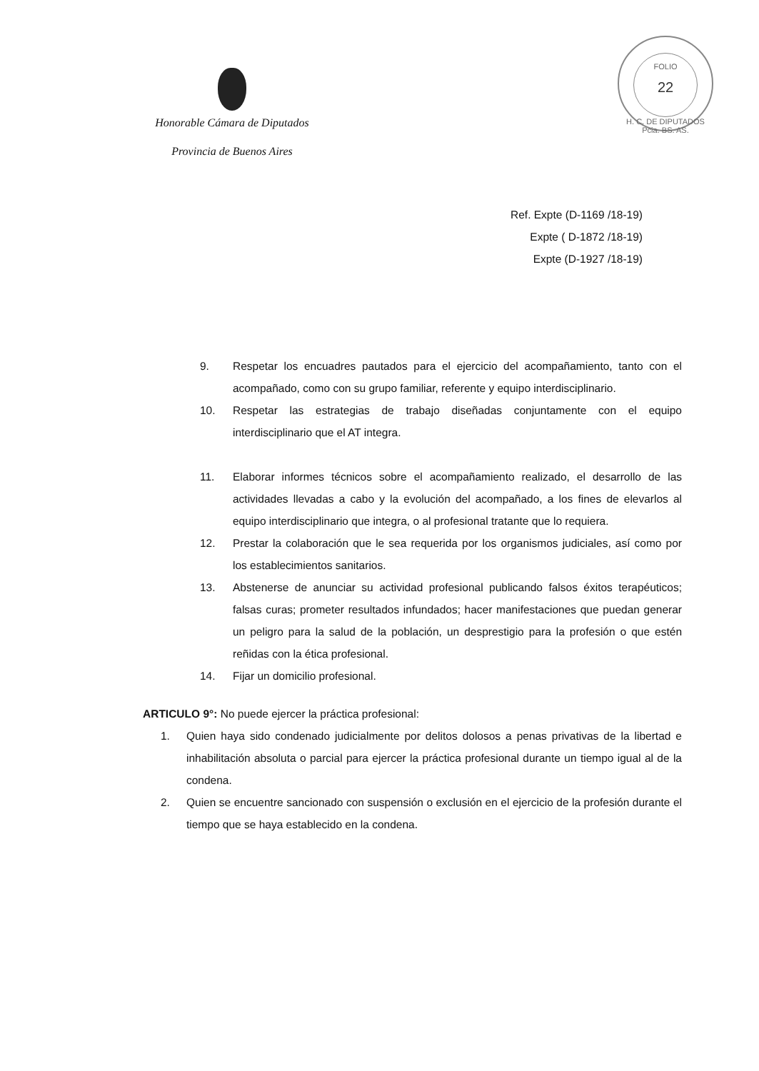Honorable Cámara de Diputados
Provincia de Buenos Aires
FOLIO
22
H. C. DE DIPUTADOS Pcia. BS. AS.
Ref. Expte (D-1169 /18-19)
Expte ( D-1872 /18-19)
Expte (D-1927 /18-19)
9. Respetar los encuadres pautados para el ejercicio del acompañamiento, tanto con el acompañado, como con su grupo familiar, referente y equipo interdisciplinario.
10. Respetar las estrategias de trabajo diseñadas conjuntamente con el equipo interdisciplinario que el AT integra.
11. Elaborar informes técnicos sobre el acompañamiento realizado, el desarrollo de las actividades llevadas a cabo y la evolución del acompañado, a los fines de elevarlos al equipo interdisciplinario que integra, o al profesional tratante que lo requiera.
12. Prestar la colaboración que le sea requerida por los organismos judiciales, así como por los establecimientos sanitarios.
13. Abstenerse de anunciar su actividad profesional publicando falsos éxitos terapéuticos; falsas curas; prometer resultados infundados; hacer manifestaciones que puedan generar un peligro para la salud de la población, un desprestigio para la profesión o que estén reñidas con la ética profesional.
14. Fijar un domicilio profesional.
ARTICULO 9°: No puede ejercer la práctica profesional:
1. Quien haya sido condenado judicialmente por delitos dolosos a penas privativas de la libertad e inhabilitación absoluta o parcial para ejercer la práctica profesional durante un tiempo igual al de la condena.
2. Quien se encuentre sancionado con suspensión o exclusión en el ejercicio de la profesión durante el tiempo que se haya establecido en la condena.